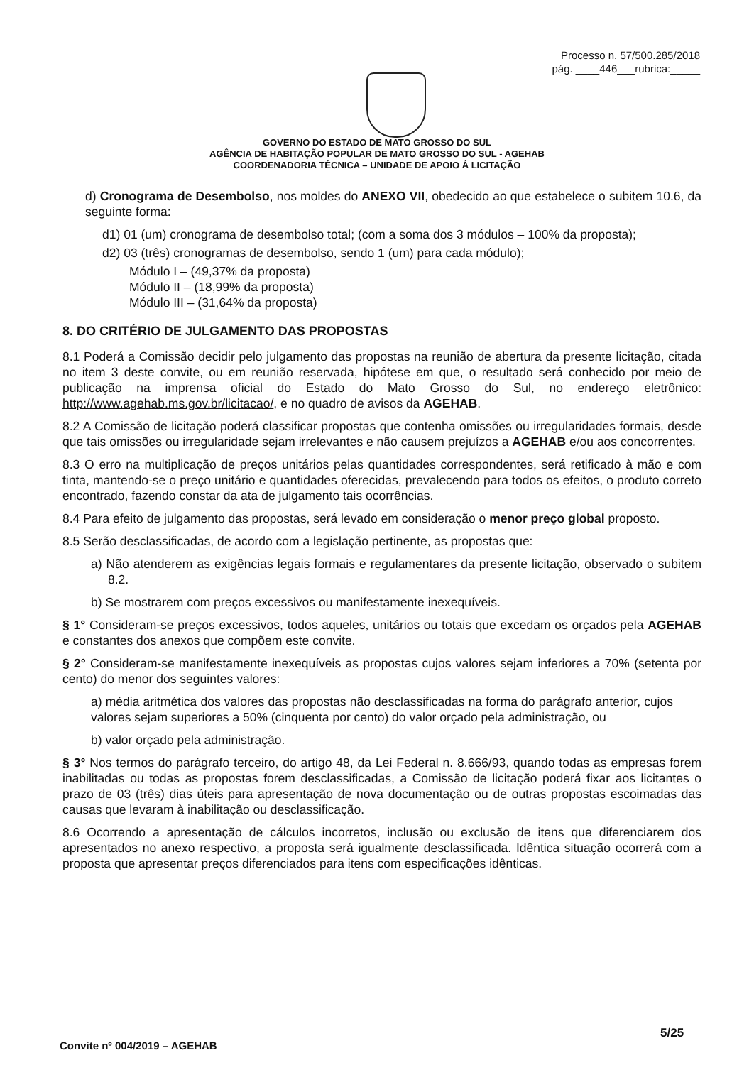Processo n. 57/500.285/2018
pág. ____446___rubrica:_____
GOVERNO DO ESTADO DE MATO GROSSO DO SUL
AGÊNCIA DE HABITAÇÃO POPULAR DE MATO GROSSO DO SUL - AGEHAB
COORDENADORIA TÉCNICA – UNIDADE DE APOIO Á LICITAÇÃO
d) Cronograma de Desembolso, nos moldes do ANEXO VII, obedecido ao que estabelece o subitem 10.6, da seguinte forma:
d1) 01 (um) cronograma de desembolso total; (com a soma dos 3 módulos – 100% da proposta);
d2) 03 (três) cronogramas de desembolso, sendo 1 (um) para cada módulo);
Módulo I – (49,37% da proposta)
Módulo II – (18,99% da proposta)
Módulo III – (31,64% da proposta)
8. DO CRITÉRIO DE JULGAMENTO DAS PROPOSTAS
8.1 Poderá a Comissão decidir pelo julgamento das propostas na reunião de abertura da presente licitação, citada no item 3 deste convite, ou em reunião reservada, hipótese em que, o resultado será conhecido por meio de publicação na imprensa oficial do Estado do Mato Grosso do Sul, no endereço eletrônico: http://www.agehab.ms.gov.br/licitacao/, e no quadro de avisos da AGEHAB.
8.2 A Comissão de licitação poderá classificar propostas que contenha omissões ou irregularidades formais, desde que tais omissões ou irregularidade sejam irrelevantes e não causem prejuízos a AGEHAB e/ou aos concorrentes.
8.3 O erro na multiplicação de preços unitários pelas quantidades correspondentes, será retificado à mão e com tinta, mantendo-se o preço unitário e quantidades oferecidas, prevalecendo para todos os efeitos, o produto correto encontrado, fazendo constar da ata de julgamento tais ocorrências.
8.4 Para efeito de julgamento das propostas, será levado em consideração o menor preço global proposto.
8.5 Serão desclassificadas, de acordo com a legislação pertinente, as propostas que:
a) Não atenderem as exigências legais formais e regulamentares da presente licitação, observado o subitem 8.2.
b) Se mostrarem com preços excessivos ou manifestamente inexequíveis.
§ 1° Consideram-se preços excessivos, todos aqueles, unitários ou totais que excedam os orçados pela AGEHAB e constantes dos anexos que compõem este convite.
§ 2° Consideram-se manifestamente inexequíveis as propostas cujos valores sejam inferiores a 70% (setenta por cento) do menor dos seguintes valores:
a) média aritmética dos valores das propostas não desclassificadas na forma do parágrafo anterior, cujos valores sejam superiores a 50% (cinquenta por cento) do valor orçado pela administração, ou
b) valor orçado pela administração.
§ 3° Nos termos do parágrafo terceiro, do artigo 48, da Lei Federal n. 8.666/93, quando todas as empresas forem inabilitadas ou todas as propostas forem desclassificadas, a Comissão de licitação poderá fixar aos licitantes o prazo de 03 (três) dias úteis para apresentação de nova documentação ou de outras propostas escoimadas das causas que levaram à inabilitação ou desclassificação.
8.6 Ocorrendo a apresentação de cálculos incorretos, inclusão ou exclusão de itens que diferenciarem dos apresentados no anexo respectivo, a proposta será igualmente desclassificada. Idêntica situação ocorrerá com a proposta que apresentar preços diferenciados para itens com especificações idênticas.
5/25
Convite nº 004/2019 – AGEHAB